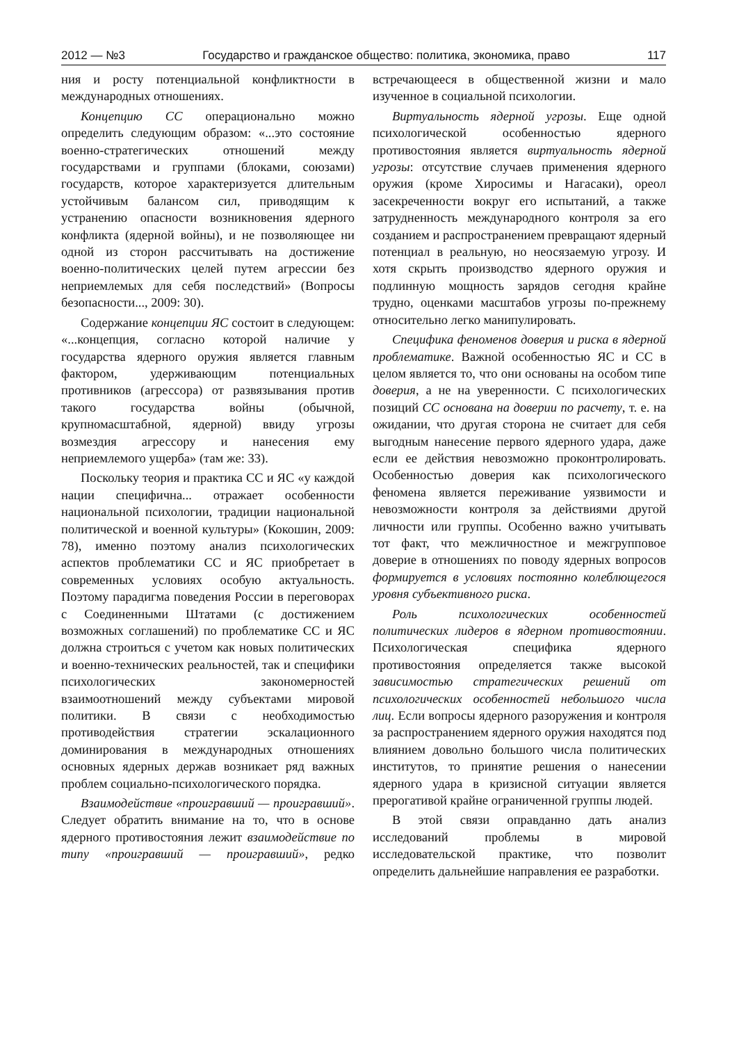2012 — №3 Государство и гражданское общество: политика, экономика, право 117
ния и росту потенциальной конфликтности в международных отношениях.
Концепцию СС операционально можно определить следующим образом: «...это состояние военно-стратегических отношений между государствами и группами (блоками, союзами) государств, которое характеризуется длительным устойчивым балансом сил, приводящим к устранению опасности возникновения ядерного конфликта (ядерной войны), и не позволяющее ни одной из сторон рассчитывать на достижение военно-политических целей путем агрессии без неприемлемых для себя последствий» (Вопросы безопасности..., 2009: 30).
Содержание концепции ЯС состоит в следующем: «...концепция, согласно которой наличие у государства ядерного оружия является главным фактором, удерживающим потенциальных противников (агрессора) от развязывания против такого государства войны (обычной, крупномасштабной, ядерной) ввиду угрозы возмездия агрессору и нанесения ему неприемлемого ущерба» (там же: 33).
Поскольку теория и практика СС и ЯС «у каждой нации специфична... отражает особенности национальной психологии, традиции национальной политической и военной культуры» (Кокошин, 2009: 78), именно поэтому анализ психологических аспектов проблематики СС и ЯС приобретает в современных условиях особую актуальность. Поэтому парадигма поведения России в переговорах с Соединенными Штатами (с достижением возможных соглашений) по проблематике СС и ЯС должна строиться с учетом как новых политических и военно-технических реальностей, так и специфики психологических закономерностей взаимоотношений между субъектами мировой политики. В связи с необходимостью противодействия стратегии эскалационного доминирования в международных отношениях основных ядерных держав возникает ряд важных проблем социально-психологического порядка.
Взаимодействие «проигравший — проигравший». Следует обратить внимание на то, что в основе ядерного противостояния лежит взаимодействие по типу «проигравший — проигравший», редко встречающееся в общественной жизни и мало изученное в социальной психологии.
Виртуальность ядерной угрозы. Еще одной психологической особенностью ядерного противостояния является виртуальность ядерной угрозы: отсутствие случаев применения ядерного оружия (кроме Хиросимы и Нагасаки), ореол засекреченности вокруг его испытаний, а также затрудненность международного контроля за его созданием и распространением превращают ядерный потенциал в реальную, но неосязаемую угрозу. И хотя скрыть производство ядерного оружия и подлинную мощность зарядов сегодня крайне трудно, оценками масштабов угрозы по-прежнему относительно легко манипулировать.
Специфика феноменов доверия и риска в ядерной проблематике. Важной особенностью ЯС и СС в целом является то, что они основаны на особом типе доверия, а не на уверенности. С психологических позиций СС основана на доверии по расчету, т. е. на ожидании, что другая сторона не считает для себя выгодным нанесение первого ядерного удара, даже если ее действия невозможно проконтролировать. Особенностью доверия как психологического феномена является переживание уязвимости и невозможности контроля за действиями другой личности или группы. Особенно важно учитывать тот факт, что межличностное и межгрупповое доверие в отношениях по поводу ядерных вопросов формируется в условиях постоянно колеблющегося уровня субъективного риска.
Роль психологических особенностей политических лидеров в ядерном противостоянии. Психологическая специфика ядерного противостояния определяется также высокой зависимостью стратегических решений от психологических особенностей небольшого числа лиц. Если вопросы ядерного разоружения и контроля за распространением ядерного оружия находятся под влиянием довольно большого числа политических институтов, то принятие решения о нанесении ядерного удара в кризисной ситуации является прерогативой крайне ограниченной группы людей.
В этой связи оправданно дать анализ исследований проблемы в мировой исследовательской практике, что позволит определить дальнейшие направления ее разработки.